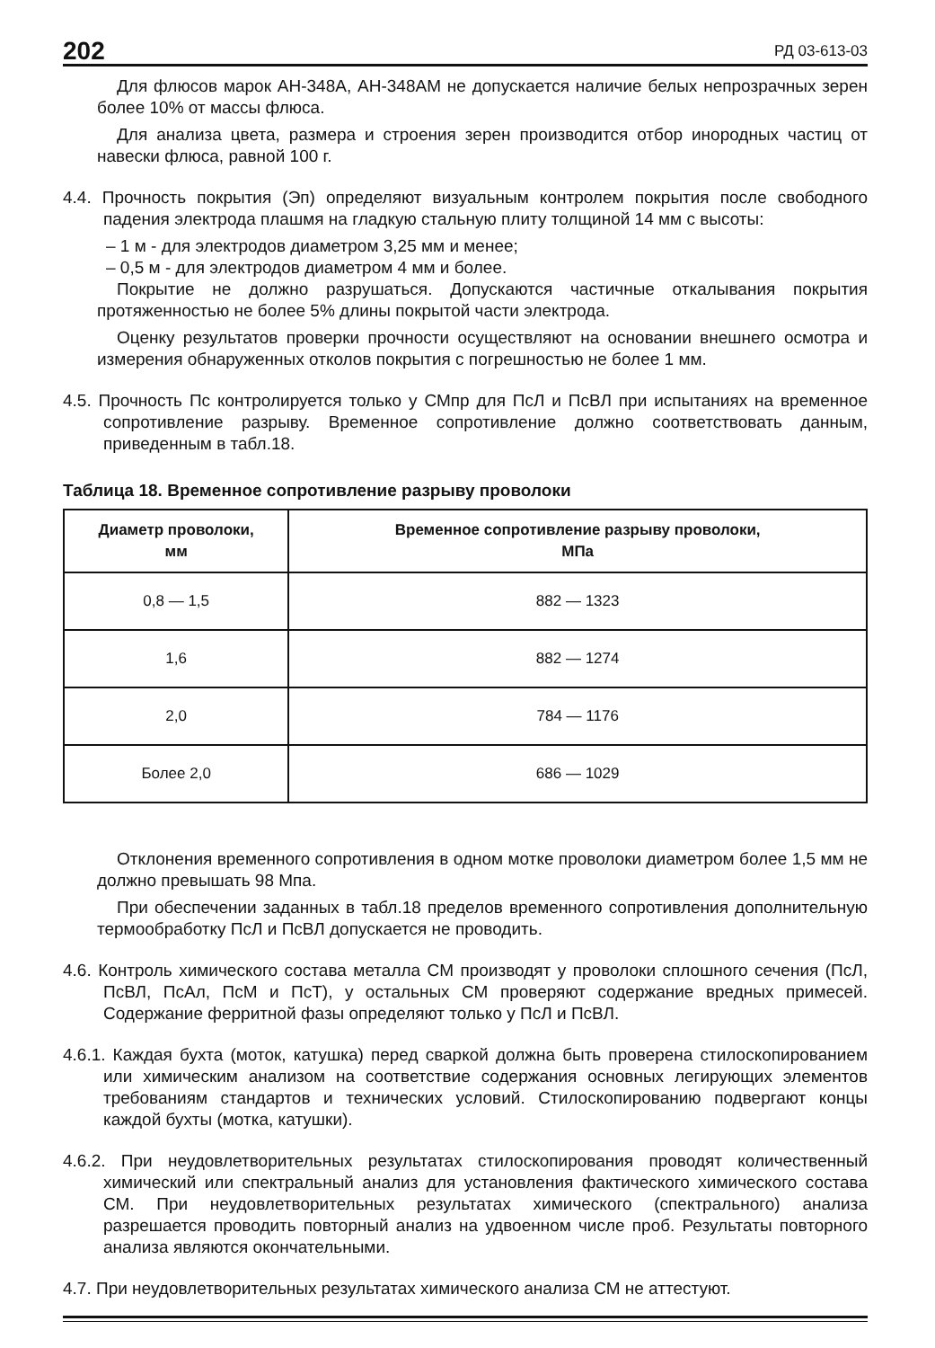202 РД 03-613-03
Для флюсов марок АН-348А, АН-348АМ не допускается наличие белых непрозрачных зерен более 10% от массы флюса.
Для анализа цвета, размера и строения зерен производится отбор инородных частиц от навески флюса, равной 100 г.
4.4. Прочность покрытия (Эп) определяют визуальным контролем покрытия после свободного падения электрода плашмя на гладкую стальную плиту толщиной 14 мм с высоты:
– 1 м - для электродов диаметром 3,25 мм и менее;
– 0,5 м - для электродов диаметром 4 мм и более.
Покрытие не должно разрушаться. Допускаются частичные откалывания покрытия протяженностью не более 5% длины покрытой части электрода.
Оценку результатов проверки прочности осуществляют на основании внешнего осмотра и измерения обнаруженных отколов покрытия с погрешностью не более 1 мм.
4.5. Прочность Пс контролируется только у СМпр для ПсЛ и ПсВЛ при испытаниях на временное сопротивление разрыву. Временное сопротивление должно соответствовать данным, приведенным в табл.18.
Таблица 18. Временное сопротивление разрыву проволоки
| Диаметр проволоки, мм | Временное сопротивление разрыву проволоки, МПа |
| --- | --- |
| 0,8 — 1,5 | 882 — 1323 |
| 1,6 | 882 — 1274 |
| 2,0 | 784 — 1176 |
| Более 2,0 | 686 — 1029 |
Отклонения временного сопротивления в одном мотке проволоки диаметром более 1,5 мм не должно превышать 98 Мпа.
При обеспечении заданных в табл.18 пределов временного сопротивления дополнительную термообработку ПсЛ и ПсВЛ допускается не проводить.
4.6. Контроль химического состава металла СМ производят у проволоки сплошного сечения (ПсЛ, ПсВЛ, ПсАл, ПсМ и ПсТ), у остальных СМ проверяют содержание вредных примесей. Содержание ферритной фазы определяют только у ПсЛ и ПсВЛ.
4.6.1. Каждая бухта (моток, катушка) перед сваркой должна быть проверена стилоскопированием или химическим анализом на соответствие содержания основных легирующих элементов требованиям стандартов и технических условий. Стилоскопированию подвергают концы каждой бухты (мотка, катушки).
4.6.2. При неудовлетворительных результатах стилоскопирования проводят количественный химический или спектральный анализ для установления фактического химического состава СМ. При неудовлетворительных результатах химического (спектрального) анализа разрешается проводить повторный анализ на удвоенном числе проб. Результаты повторного анализа являются окончательными.
4.7. При неудовлетворительных результатах химического анализа СМ не аттестуют.